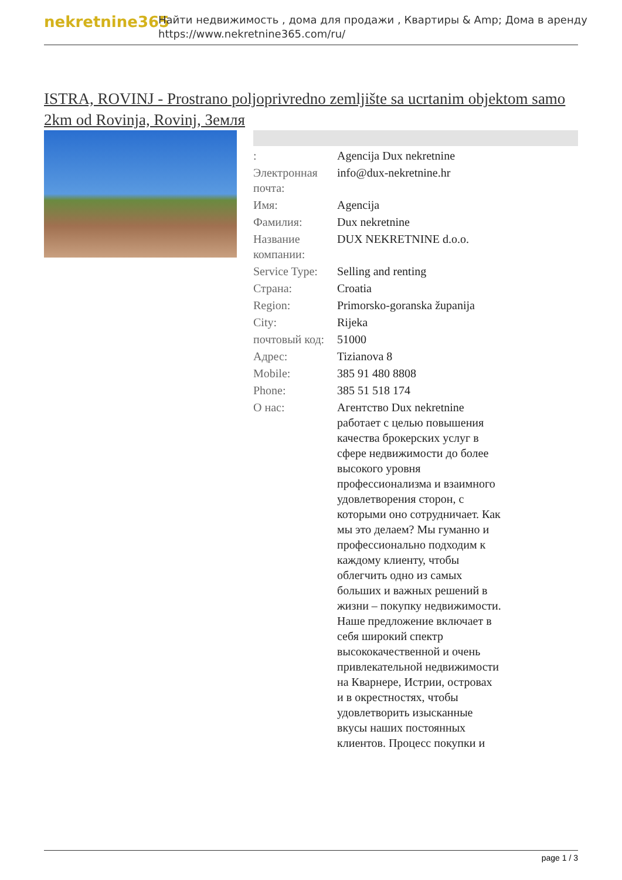nekretnine365
Найти недвижимость , дома для продажи , Квартиры & Amp; Дома в аренду
https://www.nekretnine365.com/ru/
ISTRA, ROVINJ - Prostrano poljoprivredno zemljište sa ucrtanim objektom samo 2km od Rovinja, Rovinj, Земля
| : | Agencija Dux nekretnine |
| Электронная почта: | info@dux-nekretnine.hr |
| Имя: | Agencija |
| Фамилия: | Dux nekretnine |
| Название компании: | DUX NEKRETNINE d.o.o. |
| Service Type: | Selling and renting |
| Страна: | Croatia |
| Region: | Primorsko-goranska županija |
| City: | Rijeka |
| почтовый код: | 51000 |
| Адрес: | Tizianova 8 |
| Mobile: | 385 91 480 8808 |
| Phone: | 385 51 518 174 |
| О нас: | Агентство Dux nekretnine работает с целью повышения качества брокерских услуг в сфере недвижимости до более высокого уровня профессионализма и взаимного удовлетворения сторон, с которыми оно сотрудничает. Как мы это делаем? Мы гуманно и профессионально подходим к каждому клиенту, чтобы облегчить одно из самых больших и важных решений в жизни – покупку недвижимости. Наше предложение включает в себя широкий спектр высококачественной и очень привлекательной недвижимости на Кварнере, Истрии, островах и в окрестностях, чтобы удовлетворить изысканные вкусы наших постоянных клиентов. Процесс покупки и |
page 1 / 3